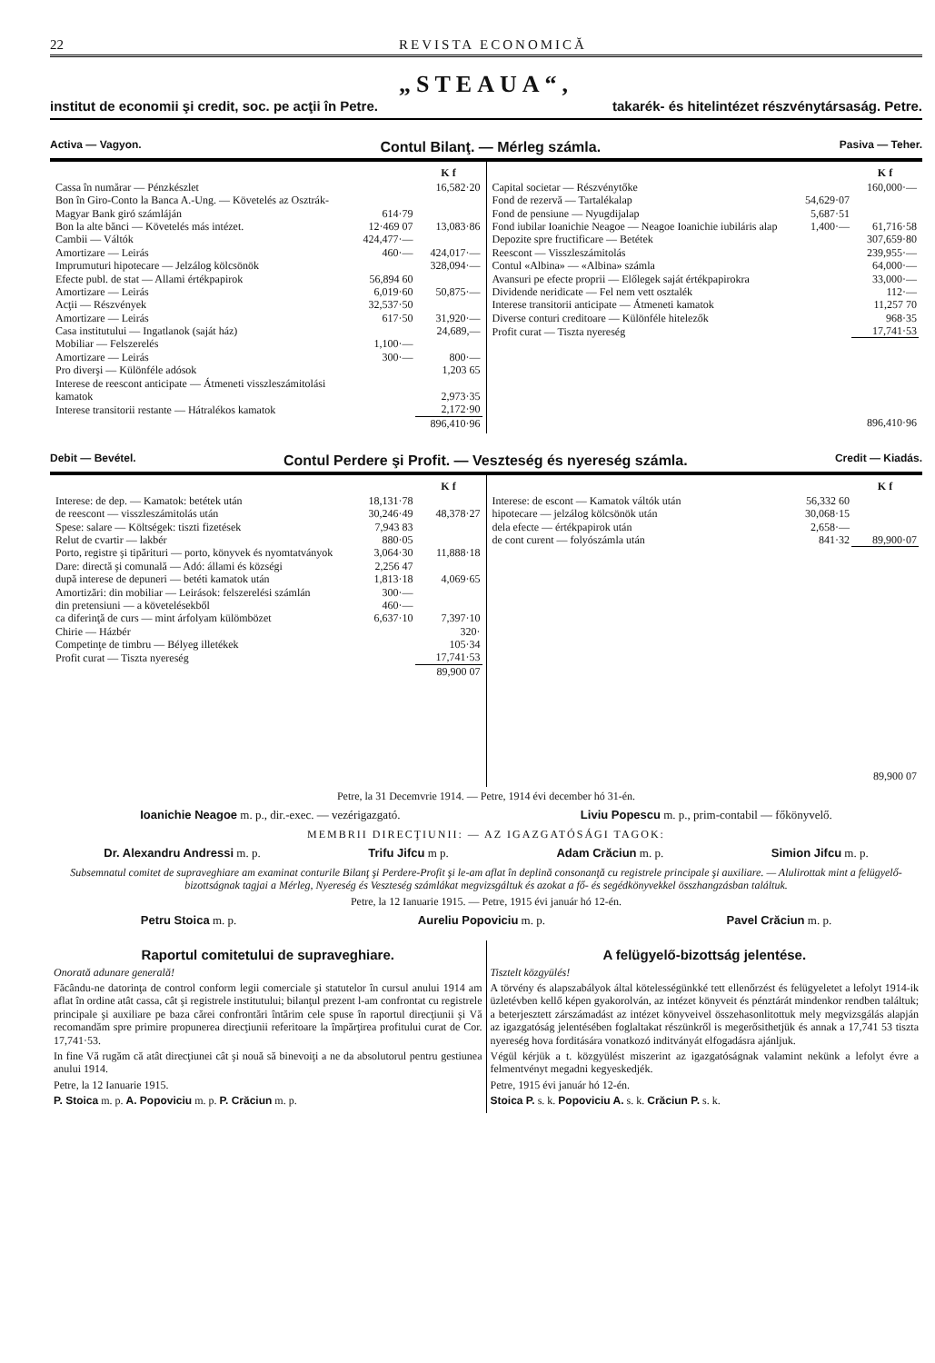22 REVISTA ECONOMICĂ
„STEAUA“,
institut de economii şi credit, soc. pe acţii în Petre. takarék- és hitelintézet részvénytársaság. Petre.
Activa — Vagyon. Contul Bilanţ. — Mérleg számla. Pasiva — Teher.
| | | K f |
| --- | --- | --- |
| Cassa în numărar — Pénzkészlet | | 16,582·20 |
| Bon în Giro-Conto la Banca A.-Ung. — Követelés az Osztrák-Magyar Bank giró számláján | 614·79 | |
| Bon la alte bănci — Követelés más intézet. | 12·469 07 | 13,083·86 |
| Cambii — Váltók | 424,477·— | |
| Amortizare — Leirás | 460·— | 424,017·— |
| Imprumuturi hipotecare — Jelzálog kölcsönök | | 328,094·— |
| Efecte publ. de stat — Allami értékpapirok | 56,894 60 | |
| Amortizare — Leirás | 6,019·60 | 50,875·— |
| Acţii — Részvények | 32,537·50 | |
| Amortizare — Leirás | 617·50 | 31,920·— |
| Casa institutului — Ingatlanok (saját ház) | | 24,689,— |
| Mobiliar — Felszerelés | 1,100·— | |
| Amortizare — Leirás | 300·— | 800·— |
| Pro diverşi — Különféle adósok | | 1,203 65 |
| Interese de reescont anticipate — Átmeneti visszleszámitolási kamatok | | 2,973·35 |
| Interese transitorii restante — Hátralékos kamatok | | 2,172·90 |
| | | 896,410·96 |
| | | K f |
| --- | --- | --- |
| Capital societar — Részvénytőke | | 160,000·— |
| Fond de rezervă — Tartalékalap | 54,629·07 | |
| Fond de pensiune — Nyugdijalap | 5,687·51 | |
| Fond iubilar Ioanichie Neagoe — Neagoe Ioanichie iubiláris alap | 1,400·— | 61,716·58 |
| Depozite spre fructificare — Betétek | | 307,659·80 |
| Reescont — Visszleszámitolás | | 239,955·— |
| Contul «Albina» — «Albina» számla | | 64,000·— |
| Avansuri pe efecte proprii — Előlegek saját értékpapirokra | | 33,000·— |
| Dividende neridicate — Fel nem vett osztalék | | 112·— |
| Interese transitorii anticipate — Átmeneti kamatok | | 11,257 70 |
| Diverse conturi creditoare — Különféle hitelezők | | 968·35 |
| Profit curat — Tiszta nyereség | | 17,741·53 |
| | | 896,410·96 |
Debit — Bevétel. Contul Perdere şi Profit. — Veszteség és nyereség számla. Credit — Kiadás.
| | | K f |
| --- | --- | --- |
| Interese: de dep. — Kamatok: betétek után | 18,131·78 | |
| de reescont — visszleszámitolás után | 30,246·49 | 48,378·27 |
| Spese: salare — Költségek: tiszti fizetések | 7,943 83 | |
| Relut de cvartir — lakbér | 880·05 | |
| Porto, registre şi tipărituri — porto, könyvek és nyomtatványok | 3,064·30 | 11,888·18 |
| Dare: directă şi comunală — Adó: állami és községi | 2,256 47 | |
| după interese de depuneri — betéti kamatok után | 1,813·18 | 4,069·65 |
| Amortizări: din mobiliar — Leirások: felszerelési számlán | 300·— | |
| din pretensiuni — a követelésekből | 460·— | |
| ca diferinţă de curs — mint árfolyam külömbözet | 6,637·10 | 7,397·10 |
| Chirie — Házbér | | 320· |
| Competinţe de timbru — Bélyeg illetékek | | 105·34 |
| Profit curat — Tiszta nyereség | | 17,741·53 |
| | | 89,900 07 |
| | | K f |
| --- | --- | --- |
| Interese: de escont — Kamatok váltók után | 56,332 60 | |
| hipotecare — jelzálog kölcsönök után | 30,068·15 | |
| dela efecte — értékpapirok után | 2,658·— | |
| de cont curent — folyószámla után | 841·32 | 89,900·07 |
| | | 89,900 07 |
Petre, la 31 Decemvrie 1914. — Petre, 1914 évi december hó 31-én.
Ioanichie Neagoe m. p., dir.-exec. — vezérigazgató. Liviu Popescu m. p., prim-contabil — főkönyvelő.
MEMBRII DIRECŢIUNII: — AZ IGAZGATÓSÁGI TAGOK:
Dr. Alexandru Andressi m. p. Trifu Jifcu m p. Adam Crăciun m. p. Simion Jifcu m. p.
Subsemnatul comitet de supraveghiare am examinat conturile Bilanţ şi Perdere-Profit şi le-am aflat în deplină consonanţă cu registrele principale şi auxiliare. — Alulirottak mint a felügyelő-bizottságnak tagjai a Mérleg, Nyereség és Veszteség számlákat megvizsgáltuk és azokat a fő- és segédkönyvekkel összhangzásban találtuk.
Petre, la 12 Ianuarie 1915. — Petre, 1915 évi január hó 12-én.
Petru Stoica m. p. Aureliu Popoviciu m. p. Pavel Crăciun m. p.
Raportul comitetului de supraveghiare.
Onorată adunare generală!
Făcându-ne datorinţa de control conform legii comerciale şi statutelor în cursul anului 1914 am aflat în ordine atât cassa, cât şi registrele institutului; bilanţul prezent l-am confrontat cu registrele principale şi auxiliare pe baza cărei confrontări întărim cele spuse în raportul direcţiunii şi Vă recomandăm spre primire propunerea direcţiunii referitoare la împărţirea profitului curat de Cor. 17,741·53.
In fine Vă rugăm că atât direcţiunei cât şi nouă să binevoiţi a ne da absolutorul pentru gestiunea anului 1914.
Petre, la 12 Ianuarie 1915.
P. Stoica m. p. A. Popoviciu m. p. P. Crăciun m. p.
A felügyelő-bizottság jelentése.
Tisztelt közgyülés!
A törvény és alapszabályok által kötelességünkké tett ellenőrzést és felügyeletet a lefolyt 1914-ik üzletévben kellő képen gyakorolván, az intézet könyveit és pénztárát mindenkor rendben találtuk; a beterjesztett zárszámadást az intézet könyveivel összehasonlitottuk mely megvizsgálás alapján az igazgatóság jelentésében foglaltakat részünkről is megerősithetjük és annak a 17,741 53 tiszta nyereség hova forditására vonatkozó inditványát elfogadásra ajánljuk.
Végül kérjük a t. közgyülést miszerint az igazgatóságnak valamint nekünk a lefolyt évre a felmentvényt megadni kegyeskedjék.
Petre, 1915 évi január hó 12-én.
Stoica P. s. k. Popoviciu A. s. k. Crăciun P. s. k.